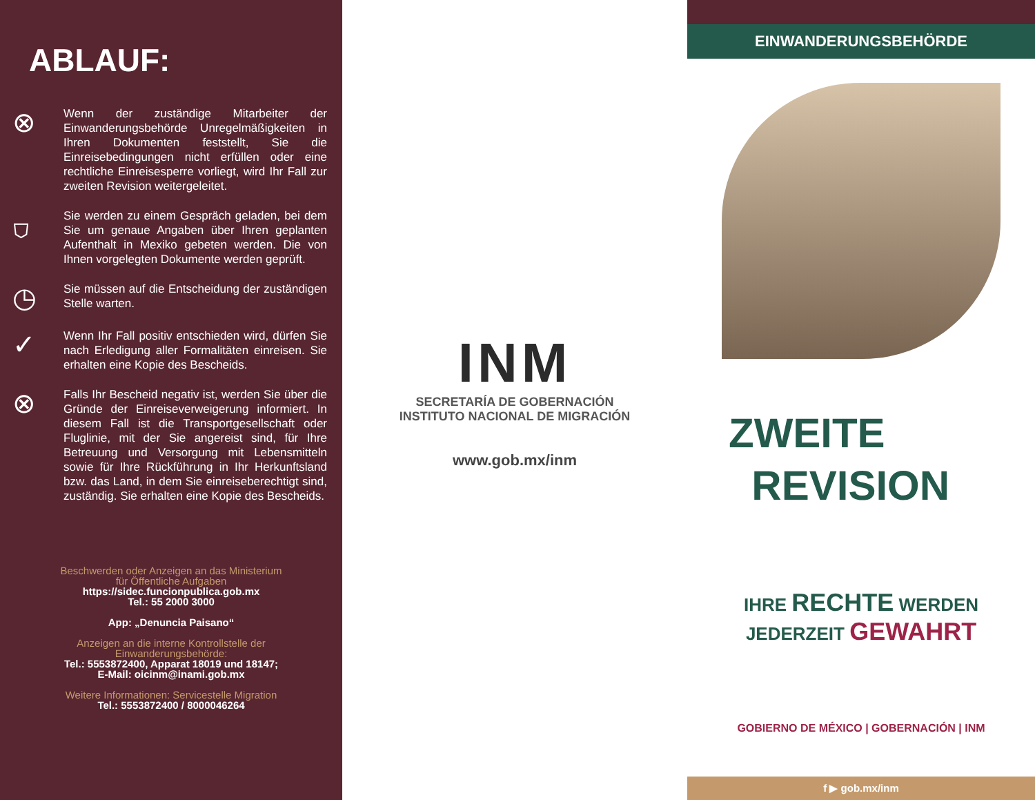ABLAUF:
⊗
Wenn der zuständige Mitarbeiter der Einwanderungsbehörde Unregelmäßigkeiten in Ihren Dokumenten feststellt, Sie die Einreisebedingungen nicht erfüllen oder eine rechtliche Einreisesperre vorliegt, wird Ihr Fall zur zweiten Revision weitergeleitet.
⛉
Sie werden zu einem Gespräch geladen, bei dem Sie um genaue Angaben über Ihren geplanten Aufenthalt in Mexiko gebeten werden. Die von Ihnen vorgelegten Dokumente werden geprüft.
◷
Sie müssen auf die Entscheidung der zuständigen Stelle warten.
✓
Wenn Ihr Fall positiv entschieden wird, dürfen Sie nach Erledigung aller Formalitäten einreisen. Sie erhalten eine Kopie des Bescheids.
⊗
Falls Ihr Bescheid negativ ist, werden Sie über die Gründe der Einreiseverweigerung informiert. In diesem Fall ist die Transportgesellschaft oder Fluglinie, mit der Sie angereist sind, für Ihre Betreuung und Versorgung mit Lebensmitteln sowie für Ihre Rückführung in Ihr Herkunftsland bzw. das Land, in dem Sie einreiseberechtigt sind, zuständig. Sie erhalten eine Kopie des Bescheids.
Beschwerden oder Anzeigen an das Ministerium
für Öffentliche Aufgaben
https://sidec.funcionpublica.gob.mx
Tel.: 55 2000 3000
App: „Denuncia Paisano“
Anzeigen an die interne Kontrollstelle der
Einwanderungsbehörde:
Tel.: 5553872400, Apparat 18019 und 18147;
E-Mail: oicinm@inami.gob.mx
Weitere Informationen: Servicestelle Migration
Tel.: 5553872400 / 8000046264
INM
SECRETARÍA DE GOBERNACIÓN
INSTITUTO NACIONAL DE MIGRACIÓN
www.gob.mx/inm
EINWANDERUNGSBEHÖRDE
ZWEITE
REVISION
IHRE RECHTE WERDEN
JEDERZEIT GEWAHRT
GOBIERNO DE MÉXICO | GOBERNACIÓN | INM
f ▶ gob.mx/inm